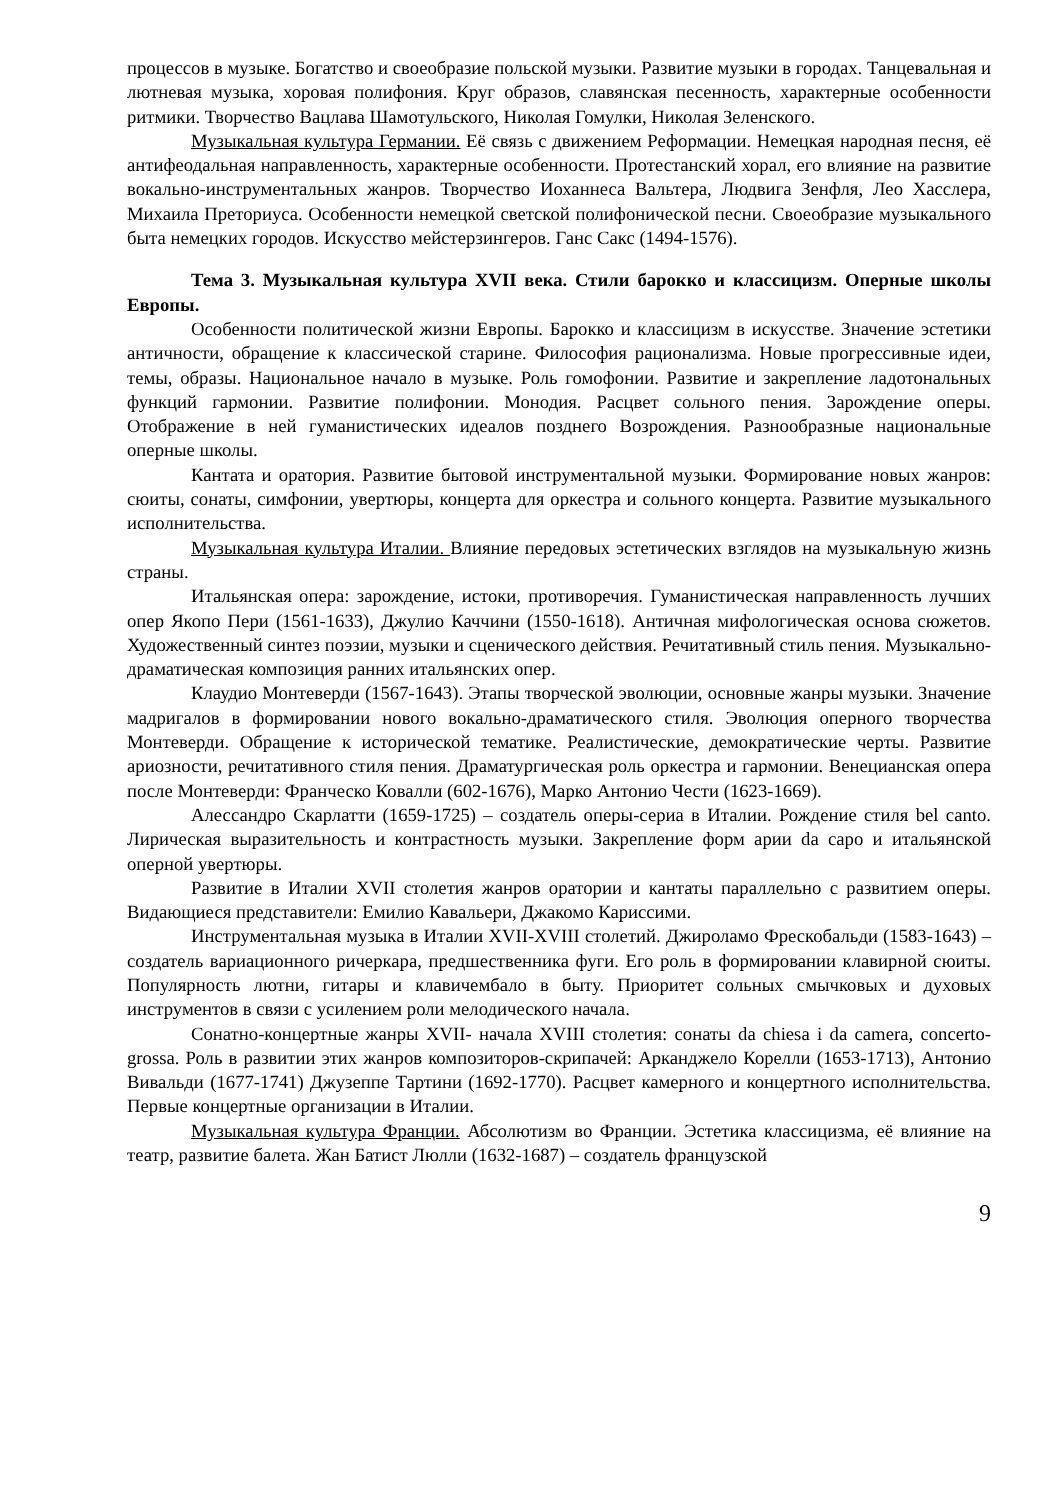процессов в музыке. Богатство и своеобразие польской музыки. Развитие музыки в городах. Танцевальная и лютневая музыка, хоровая полифония. Круг образов, славянская песенность, характерные особенности ритмики. Творчество Вацлава Шамотульского, Николая Гомулки, Николая Зеленского.
Музыкальная культура Германии. Её связь с движением Реформации. Немецкая народная песня, её антифеодальная направленность, характерные особенности. Протестанский хорал, его влияние на развитие вокально-инструментальных жанров. Творчество Иоханнеса Вальтера, Людвига Зенфля, Лео Хасслера, Михаила Преториуса. Особенности немецкой светской полифонической песни. Своеобразие музыкального быта немецких городов. Искусство мейстерзингеров. Ганс Сакс (1494-1576).
Тема 3. Музыкальная культура XVII века. Стили барокко и классицизм. Оперные школы Европы.
Особенности политической жизни Европы. Барокко и классицизм в искусстве. Значение эстетики античности, обращение к классической старине. Философия рационализма. Новые прогрессивные идеи, темы, образы. Национальное начало в музыке. Роль гомофонии. Развитие и закрепление ладотональных функций гармонии. Развитие полифонии. Монодия. Расцвет сольного пения. Зарождение оперы. Отображение в ней гуманистических идеалов позднего Возрождения. Разнообразные национальные оперные школы.
Кантата и оратория. Развитие бытовой инструментальной музыки. Формирование новых жанров: сюиты, сонаты, симфонии, увертюры, концерта для оркестра и сольного концерта. Развитие музыкального исполнительства.
Музыкальная культура Италии. Влияние передовых эстетических взглядов на музыкальную жизнь страны.
Итальянская опера: зарождение, истоки, противоречия. Гуманистическая направленность лучших опер Якопо Пери (1561-1633), Джулио Каччини (1550-1618). Античная мифологическая основа сюжетов. Художественный синтез поэзии, музыки и сценического действия. Речитативный стиль пения. Музыкально-драматическая композиция ранних итальянских опер.
Клаудио Монтеверди (1567-1643). Этапы творческой эволюции, основные жанры музыки. Значение мадригалов в формировании нового вокально-драматического стиля. Эволюция оперного творчества Монтеверди. Обращение к исторической тематике. Реалистические, демократические черты. Развитие ариозности, речитативного стиля пения. Драматургическая роль оркестра и гармонии. Венецианская опера после Монтеверди: Франческо Ковалли (602-1676), Марко Антонио Чести (1623-1669).
Алессандро Скарлатти (1659-1725) – создатель оперы-сериа в Италии. Рождение стиля bel canto. Лирическая выразительность и контрастность музыки. Закрепление форм арии da capo и итальянской оперной увертюры.
Развитие в Италии XVII столетия жанров оратории и кантаты параллельно с развитием оперы. Видающиеся представители: Емилио Кавальери, Джакомо Кариссими.
Инструментальная музыка в Италии XVII-XVIII столетий. Джироламо Фрескобальди (1583-1643) – создатель вариационного ричеркара, предшественника фуги. Его роль в формировании клавирной сюиты. Популярность лютни, гитары и клавичембало в быту. Приоритет сольных смычковых и духовых инструментов в связи с усилением роли мелодического начала.
Сонатно-концертные жанры XVII- начала XVIII столетия: сонаты da chiesa i da camera, concerto-grossa. Роль в развитии этих жанров композиторов-скрипачей: Арканджело Корелли (1653-1713), Антонио Вивальди (1677-1741) Джузеппе Тартини (1692-1770). Расцвет камерного и концертного исполнительства. Первые концертные организации в Италии.
Музыкальная культура Франции. Абсолютизм во Франции. Эстетика классицизма, её влияние на театр, развитие балета. Жан Батист Люлли (1632-1687) – создатель французской
9